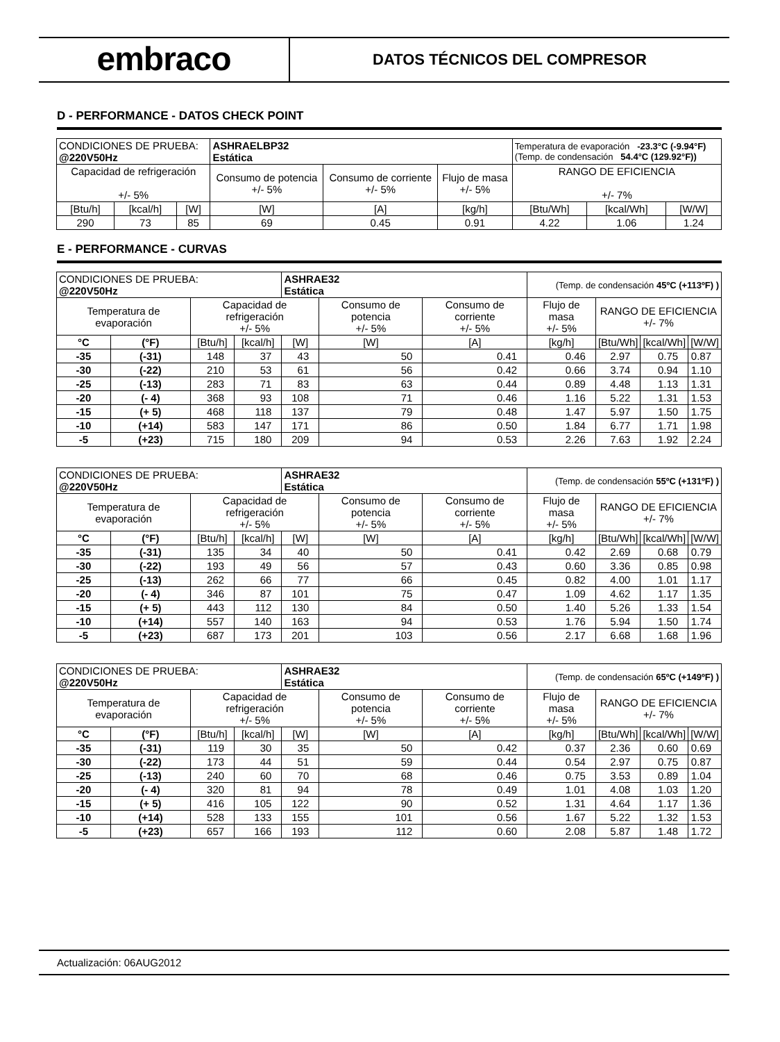embraco
DATOS TÉCNICOS DEL COMPRESOR
D - PERFORMANCE - DATOS CHECK POINT
| CONDICIONES DE PRUEBA: @220V50Hz | | | ASHRAELBP32 Estática | | | Temperatura de evaporación -23.3°C (-9.94°F) (Temp. de condensación 54.4°C (129.92°F)) | | |
| Capacidad de refrigeración +/- 5% | | | Consumo de potencia +/- 5% | Consumo de corriente +/- 5% | Flujo de masa +/- 5% | RANGO DE EFICIENCIA +/- 7% | | |
| [Btu/h] | [kcal/h] | [W] | [W] | [A] | [kg/h] | [Btu/Wh] | [kcal/Wh] | [W/W] |
| 290 | 73 | 85 | 69 | 0.45 | 0.91 | 4.22 | 1.06 | 1.24 |
E - PERFORMANCE - CURVAS
| CONDICIONES DE PRUEBA: @220V50Hz | | | | ASHRAE32 Estática | | | (Temp. de condensación 45ºC (+113ºF) ) | | | |
| Temperatura de evaporación | | Capacidad de refrigeración +/- 5% | | | Consumo de potencia +/- 5% | Consumo de corriente +/- 5% | Flujo de masa +/- 5% | RANGO DE EFICIENCIA +/- 7% | | |
| °C | (°F) | [Btu/h] | [kcal/h] | [W] | [W] | [A] | [kg/h] | [Btu/Wh] | [kcal/Wh] | [W/W] |
| -35 | (-31) | 148 | 37 | 43 | 50 | 0.41 | 0.46 | 2.97 | 0.75 | 0.87 |
| -30 | (-22) | 210 | 53 | 61 | 56 | 0.42 | 0.66 | 3.74 | 0.94 | 1.10 |
| -25 | (-13) | 283 | 71 | 83 | 63 | 0.44 | 0.89 | 4.48 | 1.13 | 1.31 |
| -20 | (- 4) | 368 | 93 | 108 | 71 | 0.46 | 1.16 | 5.22 | 1.31 | 1.53 |
| -15 | (+ 5) | 468 | 118 | 137 | 79 | 0.48 | 1.47 | 5.97 | 1.50 | 1.75 |
| -10 | (+14) | 583 | 147 | 171 | 86 | 0.50 | 1.84 | 6.77 | 1.71 | 1.98 |
| -5 | (+23) | 715 | 180 | 209 | 94 | 0.53 | 2.26 | 7.63 | 1.92 | 2.24 |
| CONDICIONES DE PRUEBA: @220V50Hz | | | | ASHRAE32 Estática | | | (Temp. de condensación 55ºC (+131ºF) ) | | | |
| Temperatura de evaporación | | Capacidad de refrigeración +/- 5% | | | Consumo de potencia +/- 5% | Consumo de corriente +/- 5% | Flujo de masa +/- 5% | RANGO DE EFICIENCIA +/- 7% | | |
| °C | (°F) | [Btu/h] | [kcal/h] | [W] | [W] | [A] | [kg/h] | [Btu/Wh] | [kcal/Wh] | [W/W] |
| -35 | (-31) | 135 | 34 | 40 | 50 | 0.41 | 0.42 | 2.69 | 0.68 | 0.79 |
| -30 | (-22) | 193 | 49 | 56 | 57 | 0.43 | 0.60 | 3.36 | 0.85 | 0.98 |
| -25 | (-13) | 262 | 66 | 77 | 66 | 0.45 | 0.82 | 4.00 | 1.01 | 1.17 |
| -20 | (- 4) | 346 | 87 | 101 | 75 | 0.47 | 1.09 | 4.62 | 1.17 | 1.35 |
| -15 | (+ 5) | 443 | 112 | 130 | 84 | 0.50 | 1.40 | 5.26 | 1.33 | 1.54 |
| -10 | (+14) | 557 | 140 | 163 | 94 | 0.53 | 1.76 | 5.94 | 1.50 | 1.74 |
| -5 | (+23) | 687 | 173 | 201 | 103 | 0.56 | 2.17 | 6.68 | 1.68 | 1.96 |
| CONDICIONES DE PRUEBA: @220V50Hz | | | | ASHRAE32 Estática | | | (Temp. de condensación 65ºC (+149ºF) ) | | | |
| Temperatura de evaporación | | Capacidad de refrigeración +/- 5% | | | Consumo de potencia +/- 5% | Consumo de corriente +/- 5% | Flujo de masa +/- 5% | RANGO DE EFICIENCIA +/- 7% | | |
| °C | (°F) | [Btu/h] | [kcal/h] | [W] | [W] | [A] | [kg/h] | [Btu/Wh] | [kcal/Wh] | [W/W] |
| -35 | (-31) | 119 | 30 | 35 | 50 | 0.42 | 0.37 | 2.36 | 0.60 | 0.69 |
| -30 | (-22) | 173 | 44 | 51 | 59 | 0.44 | 0.54 | 2.97 | 0.75 | 0.87 |
| -25 | (-13) | 240 | 60 | 70 | 68 | 0.46 | 0.75 | 3.53 | 0.89 | 1.04 |
| -20 | (- 4) | 320 | 81 | 94 | 78 | 0.49 | 1.01 | 4.08 | 1.03 | 1.20 |
| -15 | (+ 5) | 416 | 105 | 122 | 90 | 0.52 | 1.31 | 4.64 | 1.17 | 1.36 |
| -10 | (+14) | 528 | 133 | 155 | 101 | 0.56 | 1.67 | 5.22 | 1.32 | 1.53 |
| -5 | (+23) | 657 | 166 | 193 | 112 | 0.60 | 2.08 | 5.87 | 1.48 | 1.72 |
Actualización: 06AUG2012